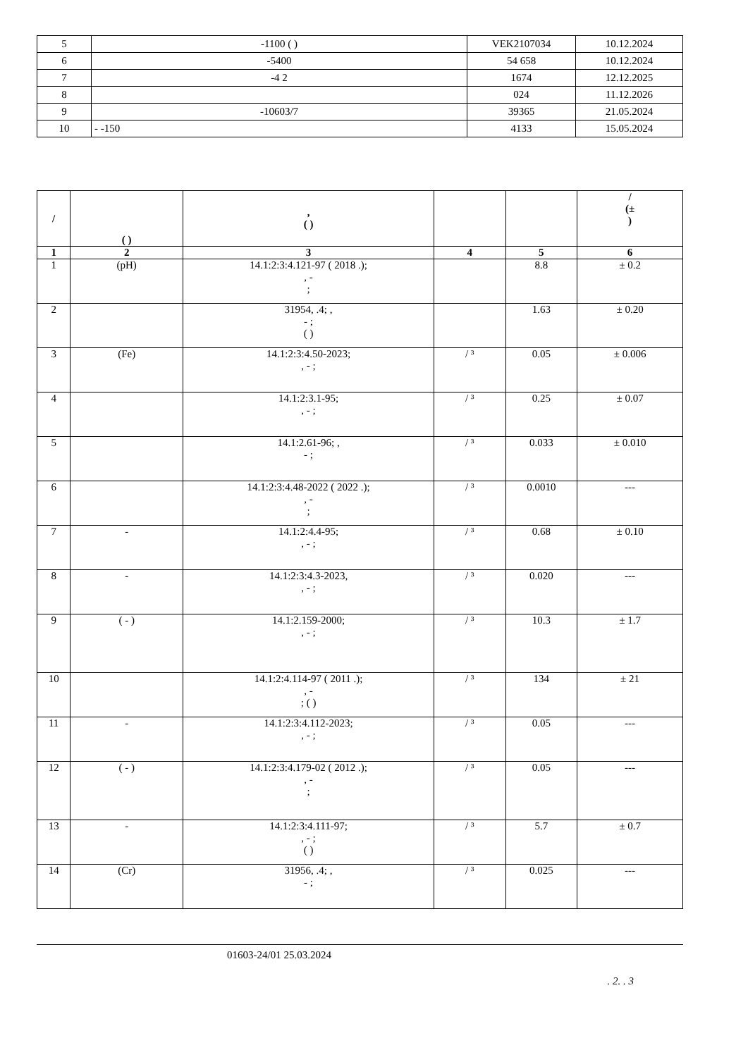| 5 | -1100 ( ) | VEK2107034 | 10.12.2024 |
| 6 | -5400 | 54 658 | 10.12.2024 |
| 7 | -4 2 | 1674 | 12.12.2025 |
| 8 | | 024 | 11.12.2026 |
| 9 | -10603/7 | 39365 | 21.05.2024 |
| 10 | - -150 | 4133 | 15.05.2024 |
| / | ( ) | , ( ) | | | / (± ) |
| --- | --- | --- | --- | --- | --- |
| 1 | 2 | 3 | 4 | 5 | 6 |
| 1 | (pH) | 14.1:2:3:4.121-97 ( 2018 .); , - ; | | 8.8 | ± 0.2 |
| 2 | | 31954, .4; , - ; ( ) | | 1.63 | ± 0.20 |
| 3 | (Fe) | 14.1:2:3:4.50-2023; , - ; | / ³ | 0.05 | ± 0.006 |
| 4 | | 14.1:2:3.1-95; , - ; | / ³ | 0.25 | ± 0.07 |
| 5 | | 14.1:2.61-96; , - ; | / ³ | 0.033 | ± 0.010 |
| 6 | | 14.1:2:3:4.48-2022 ( 2022 .); , - ; | / ³ | 0.0010 | --- |
| 7 | - | 14.1:2:4.4-95; , - ; | / ³ | 0.68 | ± 0.10 |
| 8 | - | 14.1:2:3:4.3-2023, , - ; | / ³ | 0.020 | --- |
| 9 | ( - ) | 14.1:2.159-2000; , - ; | / ³ | 10.3 | ± 1.7 |
| 10 | | 14.1:2:4.114-97 ( 2011 .); , - ; ( ) | / ³ | 134 | ± 21 |
| 11 | - | 14.1:2:3:4.112-2023; , - ; | / ³ | 0.05 | --- |
| 12 | ( - ) | 14.1:2:3:4.179-02 ( 2012 .); , - ; | / ³ | 0.05 | --- |
| 13 | - | 14.1:2:3:4.111-97; , - ; ( ) | / ³ | 5.7 | ± 0.7 |
| 14 | (Cr) | 31956, .4; , - ; | / ³ | 0.025 | --- |
01603-24/01 25.03.2024
. 2. . 3